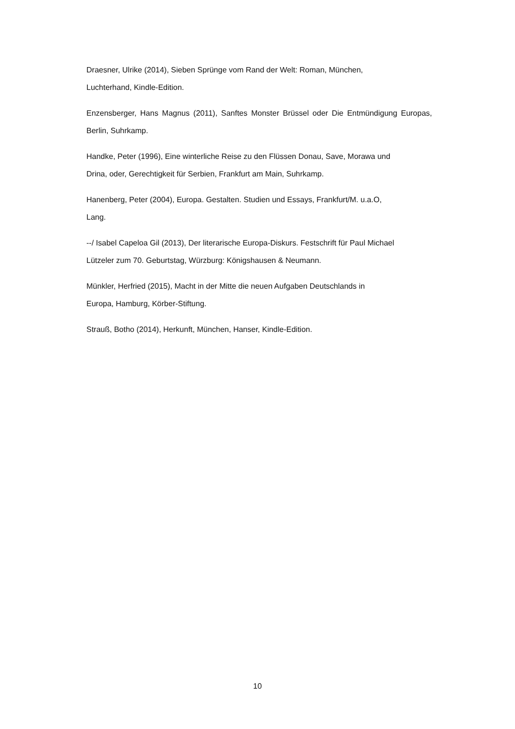Draesner, Ulrike (2014), Sieben Sprünge vom Rand der Welt: Roman, München,
Luchterhand, Kindle-Edition.
Enzensberger, Hans Magnus (2011), Sanftes Monster Brüssel oder Die Entmündigung Europas, Berlin, Suhrkamp.
Handke, Peter (1996), Eine winterliche Reise zu den Flüssen Donau, Save, Morawa und
Drina, oder, Gerechtigkeit für Serbien, Frankfurt am Main, Suhrkamp.
Hanenberg, Peter (2004), Europa. Gestalten. Studien und Essays, Frankfurt/M. u.a.O,
Lang.
--/ Isabel Capeloa Gil (2013), Der literarische Europa-Diskurs. Festschrift für Paul Michael
Lützeler zum 70. Geburtstag, Würzburg: Königshausen & Neumann.
Münkler, Herfried (2015), Macht in der Mitte die neuen Aufgaben Deutschlands in
Europa, Hamburg, Körber-Stiftung.
Strauß, Botho (2014), Herkunft, München, Hanser, Kindle-Edition.
10